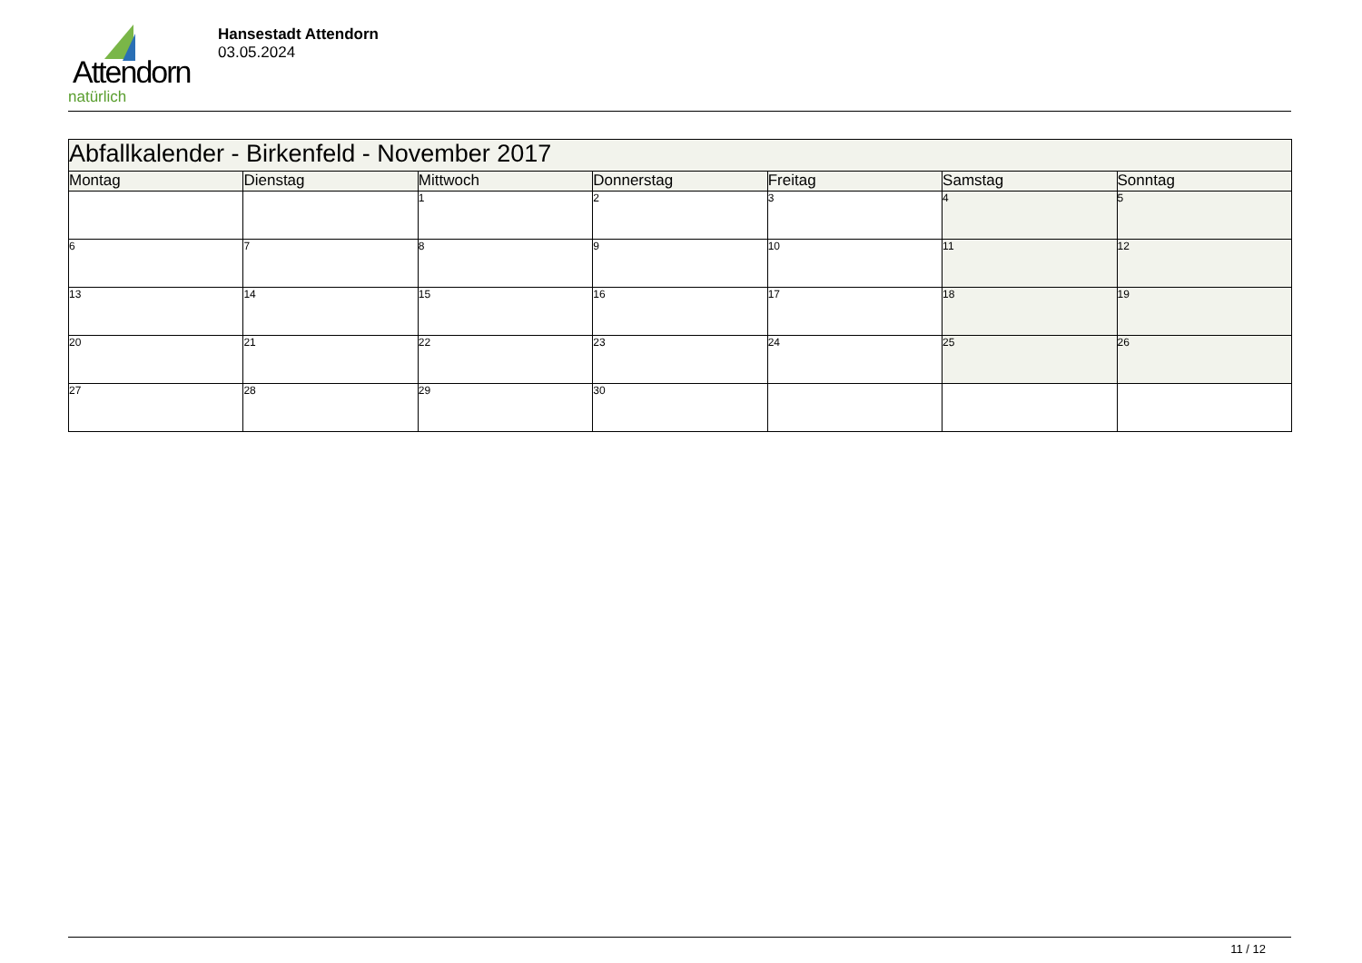Attendorn
natürlich
Hansestadt Attendorn
03.05.2024
| Abfallkalender - Birkenfeld - November 2017 | | | | | | |
| --- | --- | --- | --- | --- | --- | --- |
| Montag | Dienstag | Mittwoch | Donnerstag | Freitag | Samstag | Sonntag |
| | | 1 | 2 | 3 | 4 | 5 |
| 6 | 7 | 8 | 9 | 10 | 11 | 12 |
| 13 | 14 | 15 | 16 | 17 | 18 | 19 |
| 20 | 21 | 22 | 23 | 24 | 25 | 26 |
| 27 | 28 | 29 | 30 | | | |
11 / 12